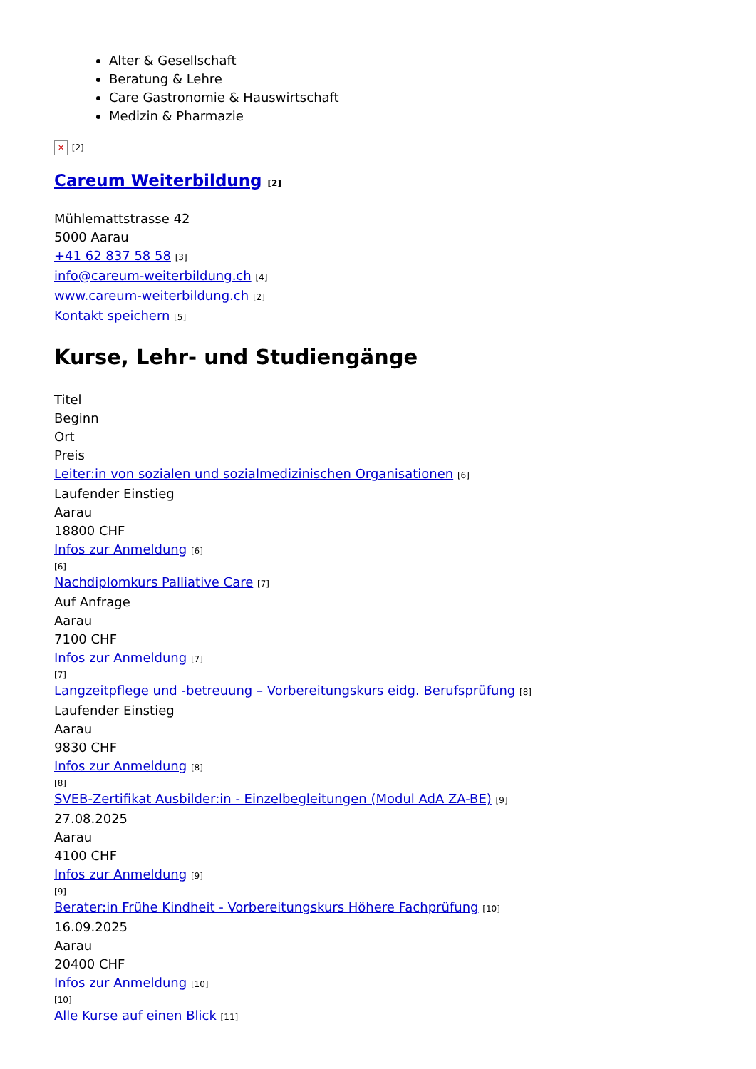Alter & Gesellschaft
Beratung & Lehre
Care Gastronomie & Hauswirtschaft
Medizin & Pharmazie
✕ [2]
Careum Weiterbildung [2]
Mühlemattstrasse 42
5000 Aarau
+41 62 837 58 58 [3]
info@careum-weiterbildung.ch [4]
www.careum-weiterbildung.ch [2]
Kontakt speichern [5]
Kurse, Lehr- und Studiengänge
Titel
Beginn
Ort
Preis
Leiter:in von sozialen und sozialmedizinischen Organisationen [6]
Laufender Einstieg
Aarau
18800 CHF
Infos zur Anmeldung [6]
[6]
Nachdiplomkurs Palliative Care [7]
Auf Anfrage
Aarau
7100 CHF
Infos zur Anmeldung [7]
[7]
Langzeitpflege und -betreuung – Vorbereitungskurs eidg. Berufsprüfung [8]
Laufender Einstieg
Aarau
9830 CHF
Infos zur Anmeldung [8]
[8]
SVEB-Zertifikat Ausbilder:in - Einzelbegleitungen (Modul AdA ZA-BE) [9]
27.08.2025
Aarau
4100 CHF
Infos zur Anmeldung [9]
[9]
Berater:in Frühe Kindheit - Vorbereitungskurs Höhere Fachprüfung [10]
16.09.2025
Aarau
20400 CHF
Infos zur Anmeldung [10]
[10]
Alle Kurse auf einen Blick [11]